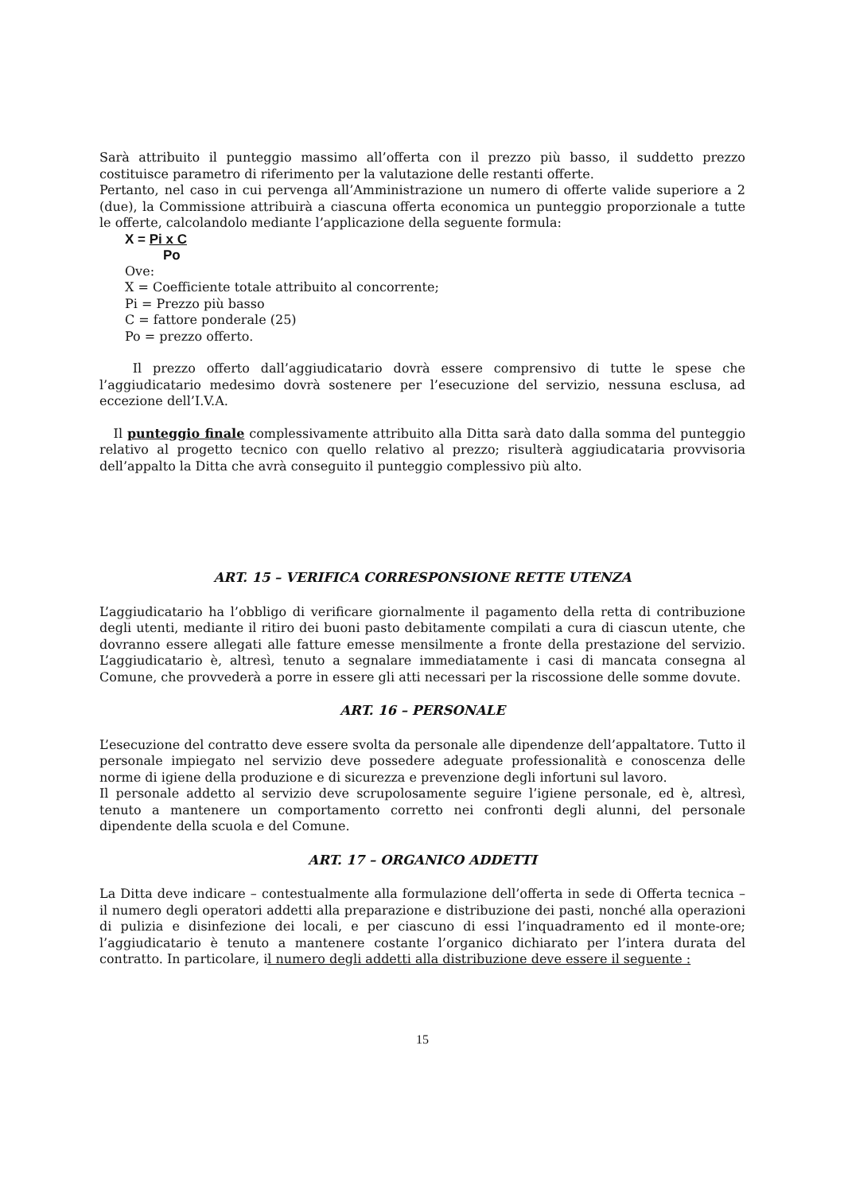Sarà attribuito il punteggio massimo all’offerta con il prezzo più basso, il suddetto prezzo costituisce parametro di riferimento per la valutazione delle restanti offerte.
Pertanto, nel caso in cui pervenga all’Amministrazione un numero di offerte valide superiore a 2 (due), la Commissione attribuirà a ciascuna offerta economica un punteggio proporzionale a tutte le offerte, calcolandolo mediante l’applicazione della seguente formula:
X = Pi x C
Po
Ove:
X = Coefficiente totale attribuito al concorrente;
Pi = Prezzo più basso
C = fattore ponderale (25)
Po = prezzo offerto.
Il prezzo offerto dall’aggiudicatario dovrà essere comprensivo di tutte le spese che l’aggiudicatario medesimo dovrà sostenere per l’esecuzione del servizio, nessuna esclusa, ad eccezione dell’I.V.A.
Il punteggio finale complessivamente attribuito alla Ditta sarà dato dalla somma del punteggio relativo al progetto tecnico con quello relativo al prezzo; risulterà aggiudicataria provvisoria dell’appalto la Ditta che avrà conseguito il punteggio complessivo più alto.
ART. 15 – VERIFICA CORRESPONSIONE RETTE UTENZA
L’aggiudicatario ha l’obbligo di verificare giornalmente il pagamento della retta di contribuzione degli utenti, mediante il ritiro dei buoni pasto debitamente compilati a cura di ciascun utente, che dovranno essere allegati alle fatture emesse mensilmente a fronte della prestazione del servizio. L’aggiudicatario è, altresì, tenuto a segnalare immediatamente i casi di mancata consegna al Comune, che provvederà a porre in essere gli atti necessari per la riscossione delle somme dovute.
ART. 16 – PERSONALE
L’esecuzione del contratto deve essere svolta da personale alle dipendenze dell’appaltatore. Tutto il personale impiegato nel servizio deve possedere adeguate professionalità e conoscenza delle norme di igiene della produzione e di sicurezza e prevenzione degli infortuni sul lavoro.
Il personale addetto al servizio deve scrupolosamente seguire l’igiene personale, ed è, altresì, tenuto a mantenere un comportamento corretto nei confronti degli alunni, del personale dipendente della scuola e del Comune.
ART. 17 – ORGANICO ADDETTI
La Ditta deve indicare – contestualmente alla formulazione dell’offerta in sede di Offerta tecnica – il numero degli operatori addetti alla preparazione e distribuzione dei pasti, nonché alla operazioni di pulizia e disinfezione dei locali, e per ciascuno di essi l’inquadramento ed il monte-ore; l’aggiudicatario è tenuto a mantenere costante l’organico dichiarato per l’intera durata del contratto. In particolare, il numero degli addetti alla distribuzione deve essere il seguente :
15